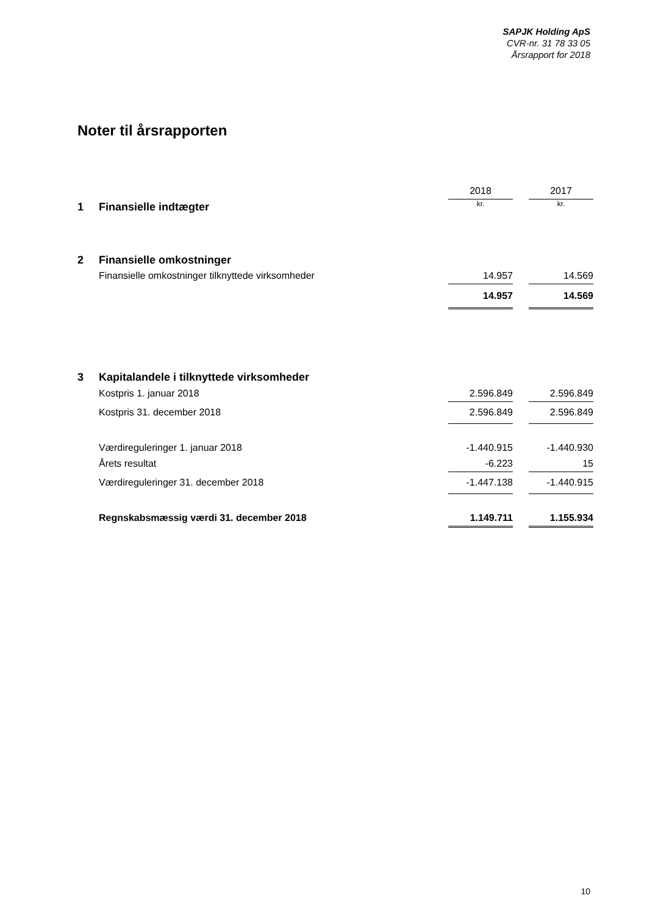SAPJK Holding ApS
CVR-nr. 31 78 33 05
Årsrapport for 2018
Noter til årsrapporten
| | | 2018 | | 2017 |
| 1 | Finansielle indtægter | kr. | | kr. |
| 2 | Finansielle omkostninger | | | |
| | Finansielle omkostninger tilknyttede virksomheder | 14.957 | | 14.569 |
| | | 14.957 | | 14.569 |
| 3 | Kapitalandele i tilknyttede virksomheder | | | |
| | Kostpris 1. januar 2018 | 2.596.849 | | 2.596.849 |
| | Kostpris 31. december 2018 | 2.596.849 | | 2.596.849 |
| | Værdireguleringer 1. januar 2018 | -1.440.915 | | -1.440.930 |
| | Årets resultat | -6.223 | | 15 |
| | Værdireguleringer 31. december 2018 | -1.447.138 | | -1.440.915 |
| | Regnskabsmæssig værdi 31. december 2018 | 1.149.711 | | 1.155.934 |
10